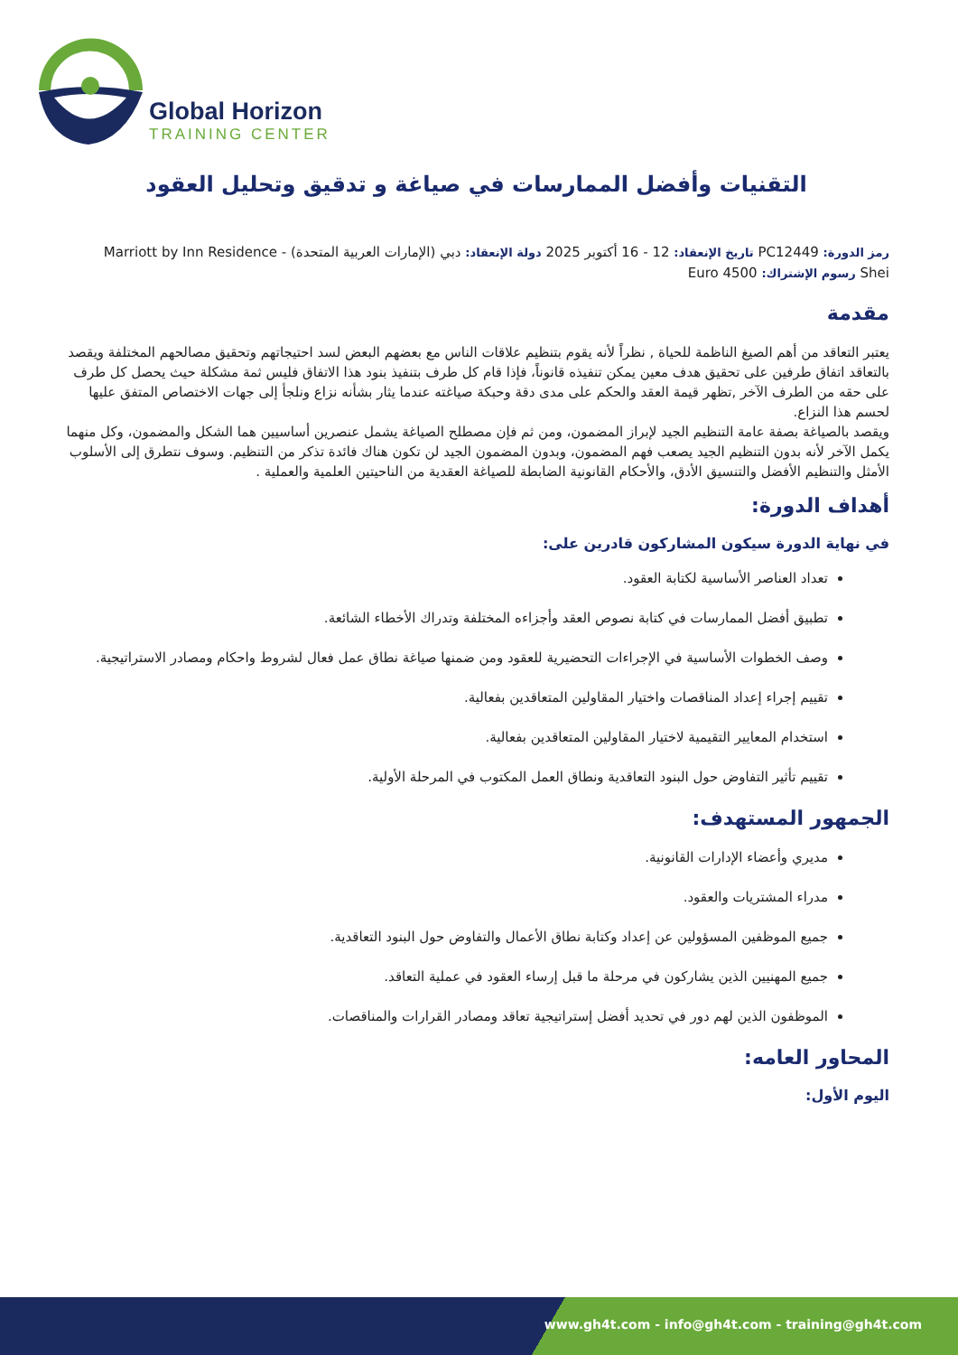Global Horizon
TRAINING CENTER
التقنيات وأفضل الممارسات في صياغة و تدقيق وتحليل العقود
رمز الدورة: PC12449 تاريخ الإنعقاد: 12 - 16 أكتوبر 2025 دولة الإنعقاد: دبي (الإمارات العربية المتحدة) - Marriott by Inn Residence Shei رسوم الإشتراك: 4500 Euro
مقدمة
يعتبر التعاقد من أهم الصيغ الناظمة للحياة , نظراً لأنه يقوم بتنظيم علاقات الناس مع بعضهم البعض لسد احتيجاتهم وتحقيق مصالحهم المختلفة ويقصد بالتعاقد اتفاق طرفين على تحقيق هدف معين يمكن تنفيذه قانوناً، فإذا قام كل طرف بتنفيذ بنود هذا الاتفاق فليس ثمة مشكلة حيث يحصل كل طرف على حقه من الطرف الآخر ,تظهر قيمة العقد والحكم على مدى دقة وحبكة صياغته عندما يثار بشأنه نزاع ونلجأ إلى جهات الاختصاص المتفق عليها لحسم هذا النزاع.
ويقصد بالصياغة بصفة عامة التنظيم الجيد لإبراز المضمون، ومن ثم فإن مصطلح الصياغة يشمل عنصرين أساسيين هما الشكل والمضمون، وكل منهما يكمل الآخر لأنه بدون التنظيم الجيد يصعب فهم المضمون، وبدون المضمون الجيد لن تكون هناك فائدة تذكر من التنظيم. وسوف نتطرق إلى الأسلوب الأمثل والتنظيم الأفضل والتنسيق الأدق، والأحكام القانونية الضابطة للصياغة العقدية من الناحيتين العلمية والعملية .
أهداف الدورة:
في نهاية الدورة سيكون المشاركون قادرين على:
تعداد العناصر الأساسية لكتابة العقود.
تطبيق أفضل الممارسات في كتابة نصوص العقد وأجزاءه المختلفة وتدراك الأخطاء الشائعة.
وصف الخطوات الأساسية في الإجراءات التحضيرية للعقود ومن ضمنها صياغة نطاق عمل فعال لشروط واحكام ومصادر الاستراتيجية.
تقييم إجراء إعداد المناقصات واختيار المقاولين المتعاقدين بفعالية.
استخدام المعايير التقيمية لاختيار المقاولين المتعاقدين بفعالية.
تقييم تأثير التفاوض حول البنود التعاقدية ونطاق العمل المكتوب في المرحلة الأولية.
الجمهور المستهدف:
مديري وأعضاء الإدارات القانونية.
مدراء المشتريات والعقود.
جميع الموظفين المسؤولين عن إعداد وكتابة نطاق الأعمال والتفاوض حول البنود التعاقدية.
جميع المهنيين الذين يشاركون في مرحلة ما قبل إرساء العقود في عملية التعاقد.
الموظفون الذين لهم دور في تحديد أفضل إستراتيجية تعاقد ومصادر القرارات والمناقصات.
المحاور العامه:
اليوم الأول:
www.gh4t.com - info@gh4t.com - training@gh4t.com